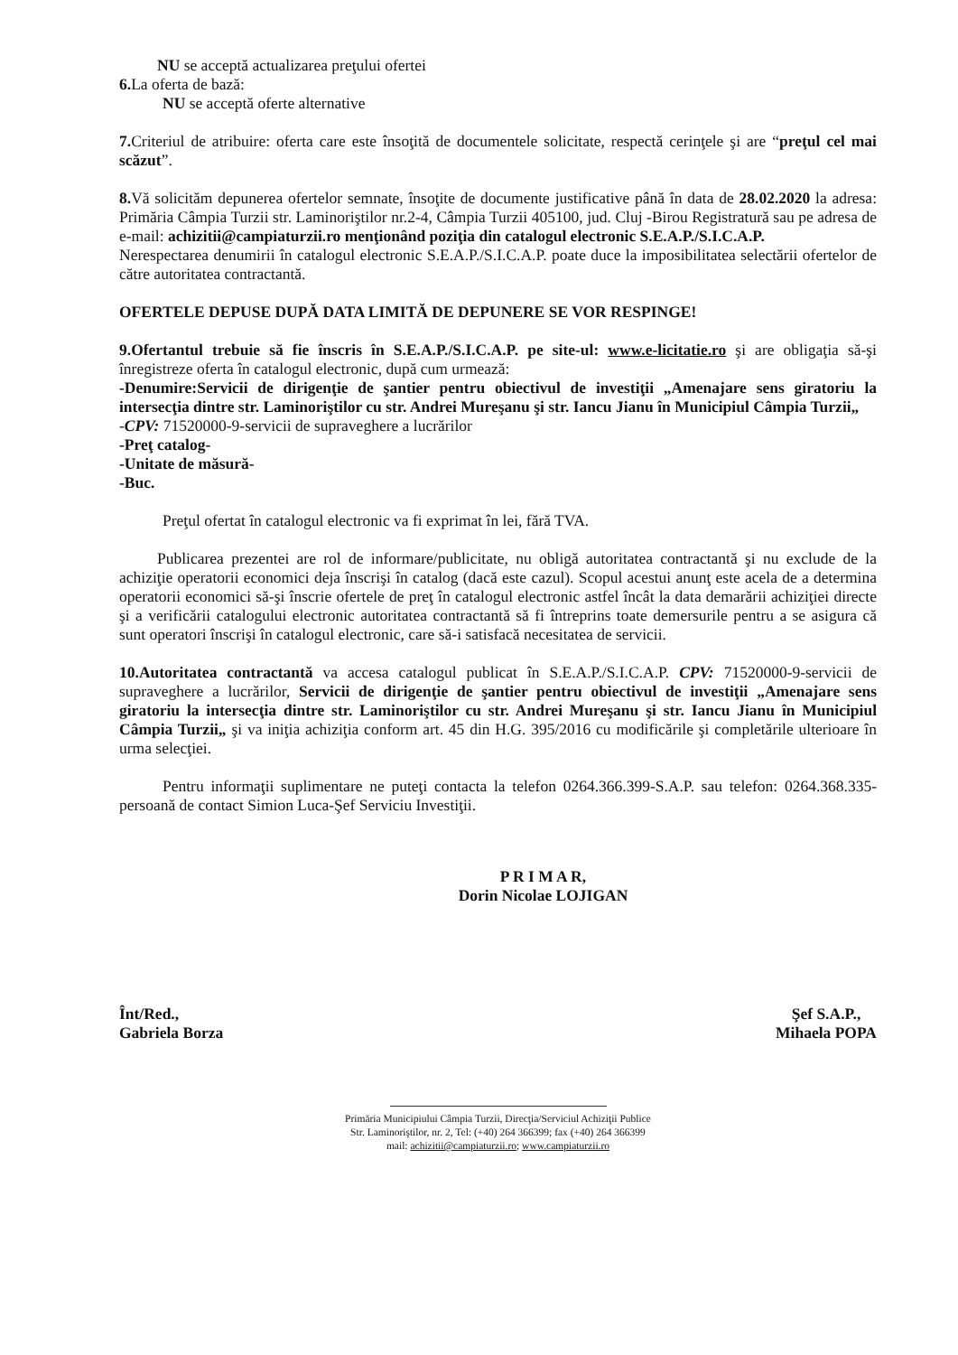NU se acceptă actualizarea preţului ofertei
6. La oferta de bază:
NU se acceptă oferte alternative
7. Criteriul de atribuire: oferta care este însoţită de documentele solicitate, respectă cerinţele şi are “preţul cel mai scăzut”.
8. Vă solicităm depunerea ofertelor semnate, însoţite de documente justificative până în data de 28.02.2020 la adresa: Primăria Câmpia Turzii str. Laminoriştilor nr.2-4, Câmpia Turzii 405100, jud. Cluj -Birou Registratură sau pe adresa de e-mail: achizitii@campiaturzii.ro menţionând poziţia din catalogul electronic S.E.A.P./S.I.C.A.P.
Nerespectarea denumirii în catalogul electronic S.E.A.P./S.I.C.A.P. poate duce la imposibilitatea selectării ofertelor de către autoritatea contractantă.
OFERTELE DEPUSE DUPĂ DATA LIMITĂ DE DEPUNERE SE VOR RESPINGE!
9.Ofertantul trebuie să fie înscris în S.E.A.P./S.I.C.A.P. pe site-ul: www.e-licitatie.ro şi are obligaţia să-şi înregistreze oferta în catalogul electronic, după cum urmează:
-Denumire:Servicii de dirigenţie de şantier pentru obiectivul de investiţii „Amenajare sens giratoriu la intersecţia dintre str. Laminoriştilor cu str. Andrei Mureşanu şi str. Iancu Jianu în Municipiul Câmpia Turzii„
-CPV: 71520000-9-servicii de supraveghere a lucrărilor
-Preţ catalog-
-Unitate de măsură-
-Buc.
Preţul ofertat în catalogul electronic va fi exprimat în lei, fără TVA.
Publicarea prezentei are rol de informare/publicitate, nu obligă autoritatea contractantă şi nu exclude de la achiziţie operatorii economici deja înscrişi în catalog (dacă este cazul). Scopul acestui anunţ este acela de a determina operatorii economici să-şi înscrie ofertele de preţ în catalogul electronic astfel încât la data demarării achiziţiei directe şi a verificării catalogului electronic autoritatea contractantă să fi întreprins toate demersurile pentru a se asigura că sunt operatori înscrişi în catalogul electronic, care să-i satisfacă necesitatea de servicii.
10.Autoritatea contractantă va accesa catalogul publicat în S.E.A.P./S.I.C.A.P. CPV: 71520000-9-servicii de supraveghere a lucrărilor, Servicii de dirigenţie de şantier pentru obiectivul de investiţii „Amenajare sens giratoriu la intersecţia dintre str. Laminoriştilor cu str. Andrei Mureşanu şi str. Iancu Jianu în Municipiul Câmpia Turzii„ şi va iniţia achiziţia conform art. 45 din H.G. 395/2016 cu modificările şi completările ulterioare în urma selecţiei.
Pentru informaţii suplimentare ne puteţi contacta la telefon 0264.366.399-S.A.P. sau telefon: 0264.368.335- persoană de contact Simion Luca-Şef Serviciu Investiţii.
P R I M A R,
Dorin Nicolae LOJIGAN
Înt/Red.,
Gabriela Borza
Şef S.A.P.,
Mihaela POPA
Primăria Municipiului Câmpia Turzii, Direcţia/Serviciul Achiziţii Publice
Str. Laminoriştilor, nr. 2, Tel: (+40) 264 366399; fax (+40) 264 366399
mail: achizitii@campiaturzii.ro; www.campiaturzii.ro